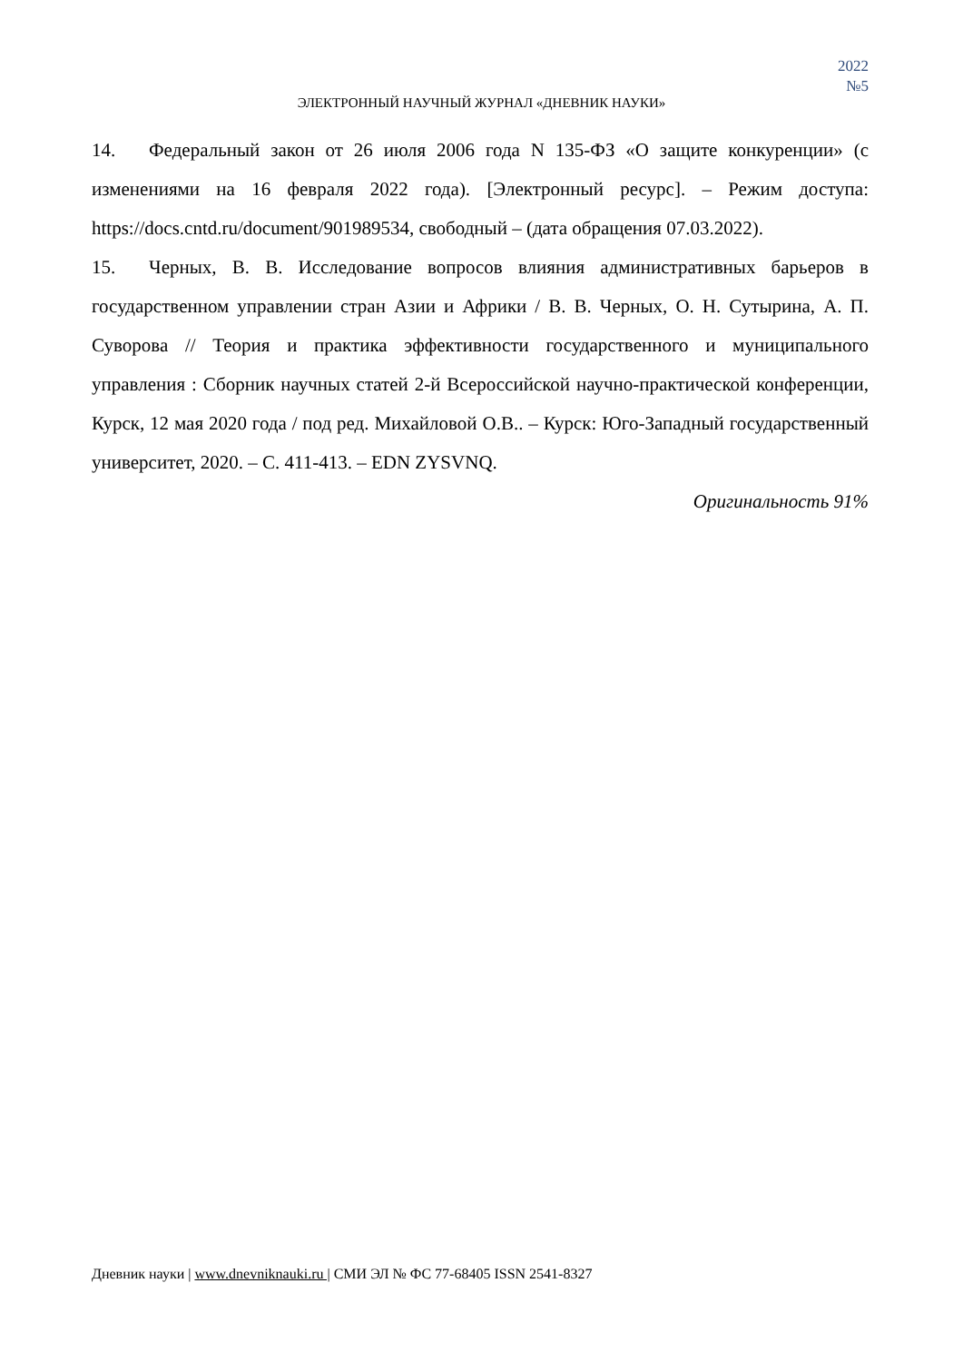2022
№5
ЭЛЕКТРОННЫЙ НАУЧНЫЙ ЖУРНАЛ «ДНЕВНИК НАУКИ»
14. Федеральный закон от 26 июля 2006 года N 135-ФЗ «О защите конкуренции» (с изменениями на 16 февраля 2022 года). [Электронный ресурс]. – Режим доступа: https://docs.cntd.ru/document/901989534, свободный – (дата обращения 07.03.2022).
15. Черных, В. В. Исследование вопросов влияния административных барьеров в государственном управлении стран Азии и Африки / В. В. Черных, О. Н. Сутырина, А. П. Суворова // Теория и практика эффективности государственного и муниципального управления : Сборник научных статей 2-й Всероссийской научно-практической конференции, Курск, 12 мая 2020 года / под ред. Михайловой О.В.. – Курск: Юго-Западный государственный университет, 2020. – С. 411-413. – EDN ZYSVNQ.
Оригинальность 91%
Дневник науки | www.dnevniknauki.ru | СМИ ЭЛ № ФС 77-68405 ISSN 2541-8327